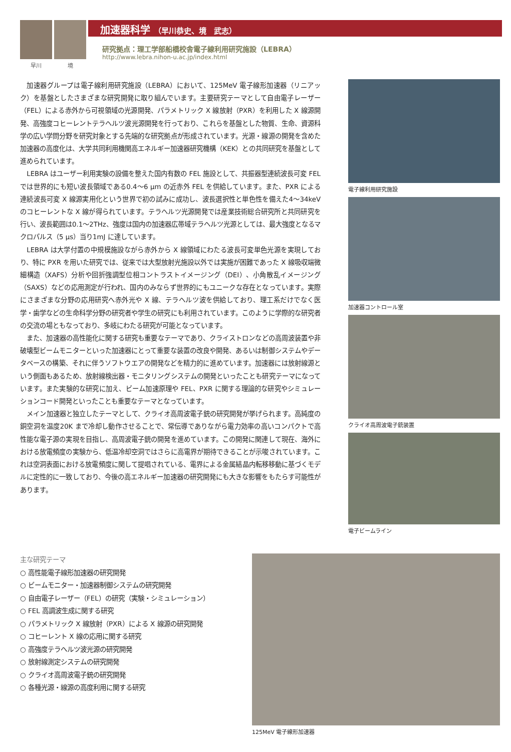早川 境
加速器科学 （早川恭史、境　武志）
研究拠点：理工学部船橋校舎電子線利用研究施設（LEBRA）
http://www.lebra.nihon-u.ac.jp/index.html
加速器グループは電子線利用研究施設（LEBRA）において、125MeV 電子線形加速器（リニアック）を基盤としたさまざまな研究開発に取り組んでいます。主要研究テーマとして自由電子レーザー（FEL）による赤外から可視領域の光源開発、パラメトリック X 線放射（PXR）を利用した X 線源開発、高強度コヒーレントテラヘルツ波光源開発を行っており、これらを基盤とした物質、生命、資源科学の広い学問分野を研究対象とする先端的な研究拠点が形成されています。光源・線源の開発を含めた加速器の高度化は、大学共同利用機関高エネルギー加速器研究機構（KEK）との共同研究を基盤として進められています。
LEBRA はユーザー利用実験の設備を整えた国内有数の FEL 施設として、共振器型連続波長可変 FEL では世界的にも短い波長領域である0.4～6 μm の近赤外 FEL を供給しています。また、PXR による連続波長可変 X 線源実用化という世界で初の試みに成功し、波長選択性と単色性を備えた4～34keV のコヒーレントな X 線が得られています。テラヘルツ光源開発では産業技術総合研究所と共同研究を行い、波長範囲は0.1～2THz、強度は国内の加速器広帯域テラヘルツ光源としては、最大強度となるマクロパルス（5 μs）当り1mJ に達しています。
LEBRA は大学付置の中規模施設ながら赤外から X 線領域にわたる波長可変単色光源を実現しており、特に PXR を用いた研究では、従来では大型放射光施設以外では実施が困難であった X 線吸収端微細構造（XAFS）分析や回折強調型位相コントラストイメージング（DEI）、小角散乱イメージング（SAXS）などの応用測定が行われ、国内のみならず世界的にもユニークな存在となっています。実際にさまざまな分野の応用研究へ赤外光や X 線、テラヘルツ波を供給しており、理工系だけでなく医学・歯学などの生命科学分野の研究者や学生の研究にも利用されています。このように学際的な研究者の交流の場ともなっており、多岐にわたる研究が可能となっています。
また、加速器の高性能化に関する研究も重要なテーマであり、クライストロンなどの高周波装置や非破壊型ビームモニターといった加速器にとって重要な装置の改良や開発、あるいは制御システムやデータベースの構築、それに伴うソフトウエアの開発などを精力的に進めています。加速器には放射線源という側面もあるため、放射線検出器・モニタリングシステムの開発といったことも研究テーマになっています。また実験的な研究に加え、ビーム加速原理や FEL、PXR に関する理論的な研究やシミュレーションコード開発といったことも重要なテーマとなっています。
メイン加速器と独立したテーマとして、クライオ高周波電子銃の研究開発が挙げられます。高純度の銅空洞を温度20K まで冷却し動作させることで、常伝導でありながら電力効率の高いコンパクトで高性能な電子源の実現を目指し、高周波電子銃の開発を進めています。この開発に関連して現在、海外における放電頻度の実験から、低温冷却空洞ではさらに高電界が期待できることが示唆されています。これは空洞表面における放電頻度に関して提唱されている、電界による金属結晶内転移移動に基づくモデルに定性的に一致しており、今後の高エネルギー加速器の研究開発にも大きな影響をもたらす可能性があります。
電子線利用研究施設
加速器コントロール室
クライオ高周波電子銃装置
電子ビームライン
主な研究テーマ
○ 高性能電子線形加速器の研究開発
○ ビームモニター・加速器制御システムの研究開発
○ 自由電子レーザー（FEL）の研究（実験・シミュレーション）
○ FEL 高調波生成に関する研究
○ パラメトリック X 線放射（PXR）による X 線源の研究開発
○ コヒーレント X 線の応用に関する研究
○ 高強度テラヘルツ波光源の研究開発
○ 放射線測定システムの研究開発
○ クライオ高周波電子銃の研究開発
○ 各種光源・線源の高度利用に関する研究
125MeV 電子線形加速器